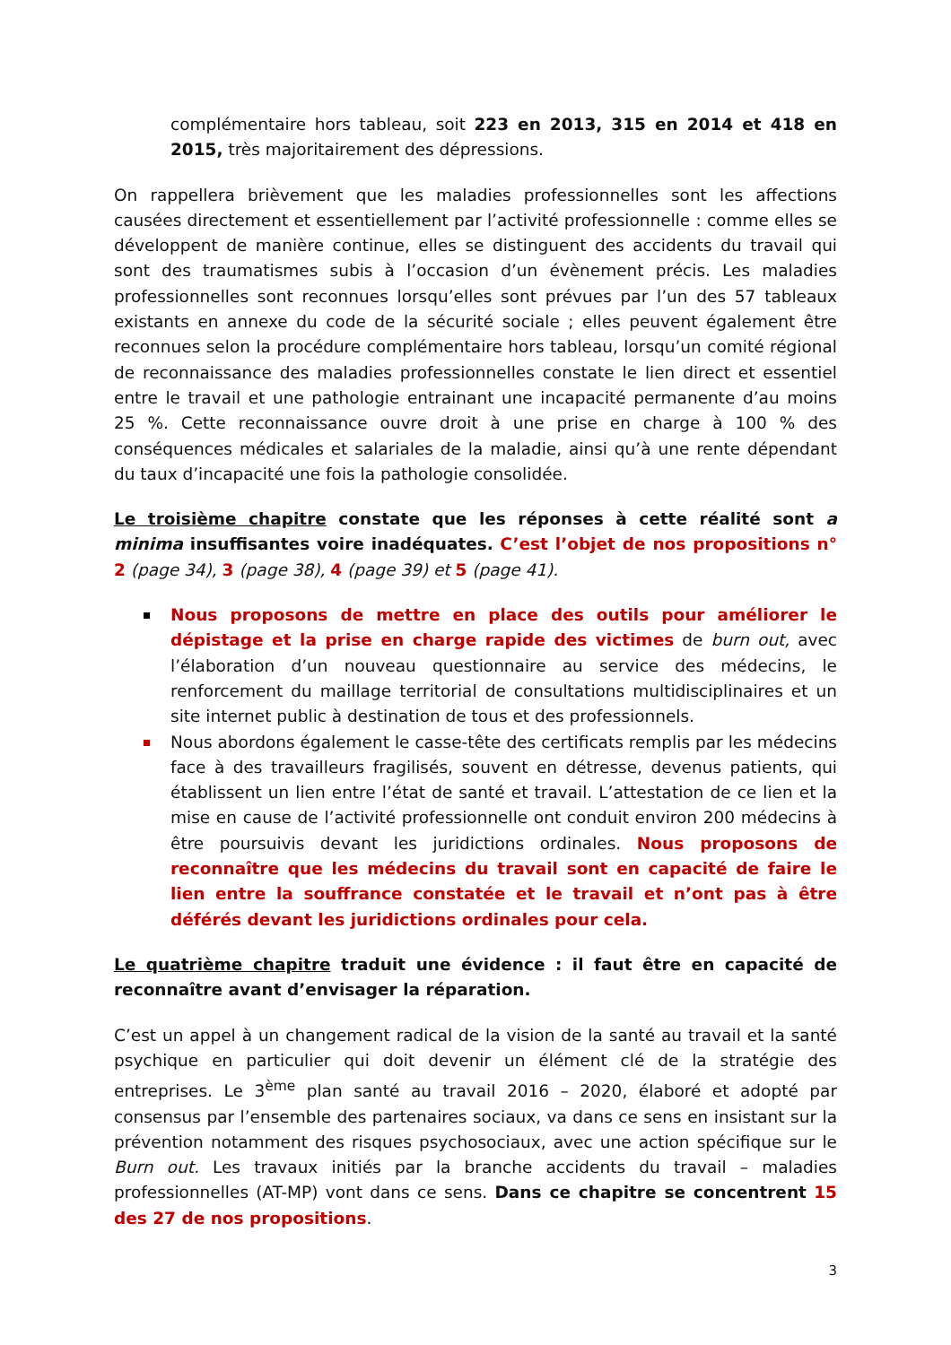complémentaire hors tableau, soit 223 en 2013, 315 en 2014 et 418 en 2015, très majoritairement des dépressions.
On rappellera brièvement que les maladies professionnelles sont les affections causées directement et essentiellement par l’activité professionnelle : comme elles se développent de manière continue, elles se distinguent des accidents du travail qui sont des traumatismes subis à l’occasion d’un évènement précis. Les maladies professionnelles sont reconnues lorsqu’elles sont prévues par l’un des 57 tableaux existants en annexe du code de la sécurité sociale ; elles peuvent également être reconnues selon la procédure complémentaire hors tableau, lorsqu’un comité régional de reconnaissance des maladies professionnelles constate le lien direct et essentiel entre le travail et une pathologie entrainant une incapacité permanente d’au moins 25 %. Cette reconnaissance ouvre droit à une prise en charge à 100 % des conséquences médicales et salariales de la maladie, ainsi qu’à une rente dépendant du taux d’incapacité une fois la pathologie consolidée.
Le troisième chapitre constate que les réponses à cette réalité sont a minima insuffisantes voire inadéquates. C’est l’objet de nos propositions n° 2 (page 34), 3 (page 38), 4 (page 39) et 5 (page 41).
Nous proposons de mettre en place des outils pour améliorer le dépistage et la prise en charge rapide des victimes de burn out, avec l’élaboration d’un nouveau questionnaire au service des médecins, le renforcement du maillage territorial de consultations multidisciplinaires et un site internet public à destination de tous et des professionnels.
Nous abordons également le casse-tête des certificats remplis par les médecins face à des travailleurs fragilisés, souvent en détresse, devenus patients, qui établissent un lien entre l’état de santé et travail. L’attestation de ce lien et la mise en cause de l’activité professionnelle ont conduit environ 200 médecins à être poursuivis devant les juridictions ordinales. Nous proposons de reconnaître que les médecins du travail sont en capacité de faire le lien entre la souffrance constatée et le travail et n’ont pas à être déférés devant les juridictions ordinales pour cela.
Le quatrième chapitre traduit une évidence : il faut être en capacité de reconnaître avant d’envisager la réparation.
C’est un appel à un changement radical de la vision de la santé au travail et la santé psychique en particulier qui doit devenir un élément clé de la stratégie des entreprises. Le 3<sup>ème</sup> plan santé au travail 2016 – 2020, élaboré et adopté par consensus par l’ensemble des partenaires sociaux, va dans ce sens en insistant sur la prévention notamment des risques psychosociaux, avec une action spécifique sur le Burn out. Les travaux initiés par la branche accidents du travail – maladies professionnelles (AT-MP) vont dans ce sens. Dans ce chapitre se concentrent 15 des 27 de nos propositions.
3